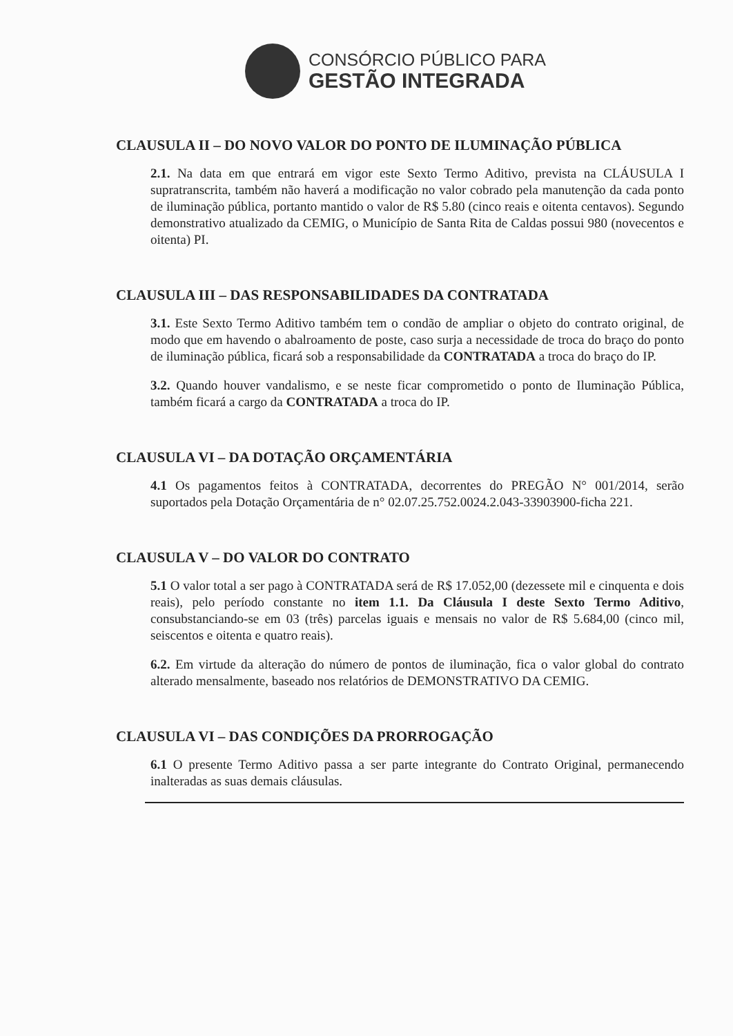CONSÓRCIO PÚBLICO PARA
GESTÃO INTEGRADA
CLAUSULA II – DO NOVO VALOR DO PONTO DE ILUMINAÇÃO PÚBLICA
2.1. Na data em que entrará em vigor este Sexto Termo Aditivo, prevista na CLÁUSULA I supratranscrita, também não haverá a modificação no valor cobrado pela manutenção da cada ponto de iluminação pública, portanto mantido o valor de R$ 5.80 (cinco reais e oitenta centavos). Segundo demonstrativo atualizado da CEMIG, o Município de Santa Rita de Caldas possui 980 (novecentos e oitenta) PI.
CLAUSULA III – DAS RESPONSABILIDADES DA CONTRATADA
3.1. Este Sexto Termo Aditivo também tem o condão de ampliar o objeto do contrato original, de modo que em havendo o abalroamento de poste, caso surja a necessidade de troca do braço do ponto de iluminação pública, ficará sob a responsabilidade da CONTRATADA a troca do braço do IP.
3.2. Quando houver vandalismo, e se neste ficar comprometido o ponto de Iluminação Pública, também ficará a cargo da CONTRATADA a troca do IP.
CLAUSULA VI – DA DOTAÇÃO ORÇAMENTÁRIA
4.1 Os pagamentos feitos à CONTRATADA, decorrentes do PREGÃO N° 001/2014, serão suportados pela Dotação Orçamentária de n° 02.07.25.752.0024.2.043-33903900-ficha 221.
CLAUSULA V – DO VALOR DO CONTRATO
5.1 O valor total a ser pago à CONTRATADA será de R$ 17.052,00 (dezessete mil e cinquenta e dois reais), pelo período constante no item 1.1. Da Cláusula I deste Sexto Termo Aditivo, consubstanciando-se em 03 (três) parcelas iguais e mensais no valor de R$ 5.684,00 (cinco mil, seiscentos e oitenta e quatro reais).
6.2. Em virtude da alteração do número de pontos de iluminação, fica o valor global do contrato alterado mensalmente, baseado nos relatórios de DEMONSTRATIVO DA CEMIG.
CLAUSULA VI – DAS CONDIÇÕES DA PRORROGAÇÃO
6.1 O presente Termo Aditivo passa a ser parte integrante do Contrato Original, permanecendo inalteradas as suas demais cláusulas.